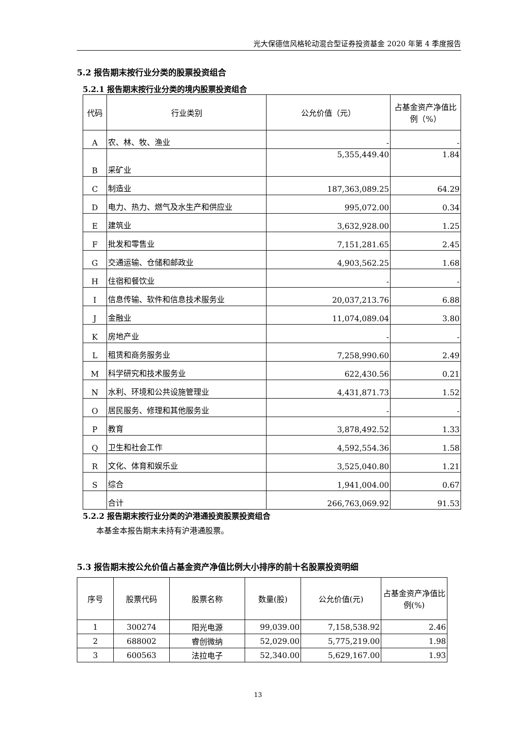光大保德信风格轮动混合型证券投资基金 2020 年第 4 季度报告
5.2 报告期末按行业分类的股票投资组合
5.2.1 报告期末按行业分类的境内股票投资组合
| 代码 | 行业类别 | 公允价值（元） | 占基金资产净值比例（%） |
| --- | --- | --- | --- |
| A | 农、林、牧、渔业 | - | - |
| B | 采矿业 | 5,355,449.40 | 1.84 |
| C | 制造业 | 187,363,089.25 | 64.29 |
| D | 电力、热力、燃气及水生产和供应业 | 995,072.00 | 0.34 |
| E | 建筑业 | 3,632,928.00 | 1.25 |
| F | 批发和零售业 | 7,151,281.65 | 2.45 |
| G | 交通运输、仓储和邮政业 | 4,903,562.25 | 1.68 |
| H | 住宿和餐饮业 | - | - |
| I | 信息传输、软件和信息技术服务业 | 20,037,213.76 | 6.88 |
| J | 金融业 | 11,074,089.04 | 3.80 |
| K | 房地产业 | - | - |
| L | 租赁和商务服务业 | 7,258,990.60 | 2.49 |
| M | 科学研究和技术服务业 | 622,430.56 | 0.21 |
| N | 水利、环境和公共设施管理业 | 4,431,871.73 | 1.52 |
| O | 居民服务、修理和其他服务业 | - | - |
| P | 教育 | 3,878,492.52 | 1.33 |
| Q | 卫生和社会工作 | 4,592,554.36 | 1.58 |
| R | 文化、体育和娱乐业 | 3,525,040.80 | 1.21 |
| S | 综合 | 1,941,004.00 | 0.67 |
| | 合计 | 266,763,069.92 | 91.53 |
5.2.2 报告期末按行业分类的沪港通投资股票投资组合
本基金本报告期末未持有沪港通股票。
5.3 报告期末按公允价值占基金资产净值比例大小排序的前十名股票投资明细
| 序号 | 股票代码 | 股票名称 | 数量(股) | 公允价值(元) | 占基金资产净值比例(%) |
| --- | --- | --- | --- | --- | --- |
| 1 | 300274 | 阳光电源 | 99,039.00 | 7,158,538.92 | 2.46 |
| 2 | 688002 | 睿创微纳 | 52,029.00 | 5,775,219.00 | 1.98 |
| 3 | 600563 | 法拉电子 | 52,340.00 | 5,629,167.00 | 1.93 |
13